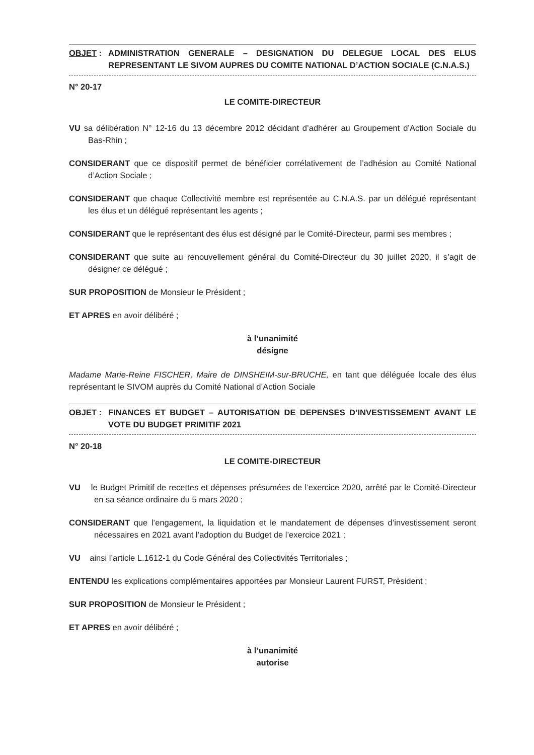OBJET : ADMINISTRATION GENERALE – DESIGNATION DU DELEGUE LOCAL DES ELUS REPRESENTANT LE SIVOM AUPRES DU COMITE NATIONAL D’ACTION SOCIALE (C.N.A.S.)
N° 20-17
LE COMITE-DIRECTEUR
VU sa délibération N° 12-16 du 13 décembre 2012 décidant d’adhérer au Groupement d’Action Sociale du Bas-Rhin ;
CONSIDERANT que ce dispositif permet de bénéficier corrélativement de l’adhésion au Comité National d’Action Sociale ;
CONSIDERANT que chaque Collectivité membre est représentée au C.N.A.S. par un délégué représentant les élus et un délégué représentant les agents ;
CONSIDERANT que le représentant des élus est désigné par le Comité-Directeur, parmi ses membres ;
CONSIDERANT que suite au renouvellement général du Comité-Directeur du 30 juillet 2020, il s’agit de désigner ce délégué ;
SUR PROPOSITION de Monsieur le Président ;
ET APRES en avoir délibéré ;
à l’unanimité
désigne
Madame Marie-Reine FISCHER, Maire de DINSHEIM-sur-BRUCHE, en tant que déléguée locale des élus représentant le SIVOM auprès du Comité National d’Action Sociale
OBJET : FINANCES ET BUDGET – AUTORISATION DE DEPENSES D’INVESTISSEMENT AVANT LE VOTE DU BUDGET PRIMITIF 2021
N° 20-18
LE COMITE-DIRECTEUR
VU le Budget Primitif de recettes et dépenses présumées de l’exercice 2020, arrêté par le Comité-Directeur en sa séance ordinaire du 5 mars 2020 ;
CONSIDERANT que l’engagement, la liquidation et le mandatement de dépenses d’investissement seront nécessaires en 2021 avant l’adoption du Budget de l’exercice 2021 ;
VU ainsi l’article L.1612-1 du Code Général des Collectivités Territoriales ;
ENTENDU les explications complémentaires apportées par Monsieur Laurent FURST, Président ;
SUR PROPOSITION de Monsieur le Président ;
ET APRES en avoir délibéré ;
à l’unanimité
autorise